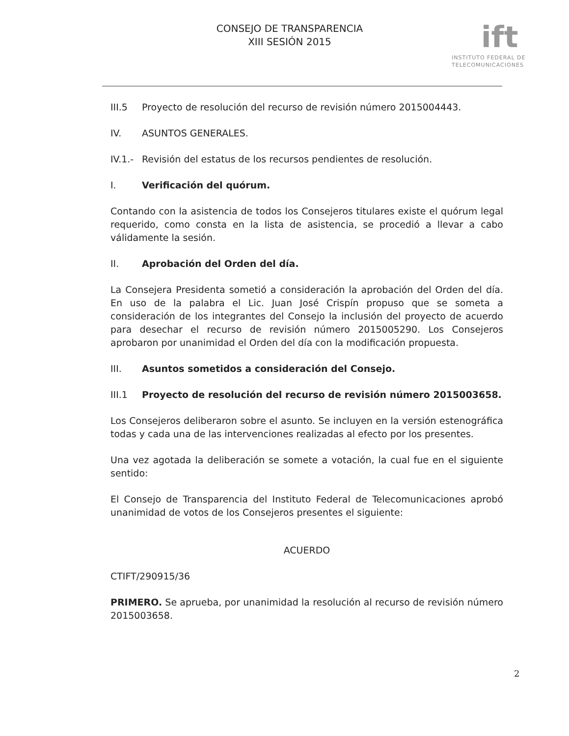CONSEJO DE TRANSPARENCIA
XIII SESIÓN 2015
ift
INSTITUTO FEDERAL DE
TELECOMUNICACIONES
III.5 Proyecto de resolución del recurso de revisión número 2015004443.
IV. ASUNTOS GENERALES.
IV.1.- Revisión del estatus de los recursos pendientes de resolución.
I. Verificación del quórum.
Contando con la asistencia de todos los Consejeros titulares existe el quórum legal requerido, como consta en la lista de asistencia, se procedió a llevar a cabo válidamente la sesión.
II. Aprobación del Orden del día.
La Consejera Presidenta sometió a consideración la aprobación del Orden del día. En uso de la palabra el Lic. Juan José Crispín propuso que se someta a consideración de los integrantes del Consejo la inclusión del proyecto de acuerdo para desechar el recurso de revisión número 2015005290. Los Consejeros aprobaron por unanimidad el Orden del día con la modificación propuesta.
III. Asuntos sometidos a consideración del Consejo.
III.1 Proyecto de resolución del recurso de revisión número 2015003658.
Los Consejeros deliberaron sobre el asunto. Se incluyen en la versión estenográfica todas y cada una de las intervenciones realizadas al efecto por los presentes.
Una vez agotada la deliberación se somete a votación, la cual fue en el siguiente sentido:
El Consejo de Transparencia del Instituto Federal de Telecomunicaciones aprobó unanimidad de votos de los Consejeros presentes el siguiente:
ACUERDO
CTIFT/290915/36
PRIMERO. Se aprueba, por unanimidad la resolución al recurso de revisión número 2015003658.
2